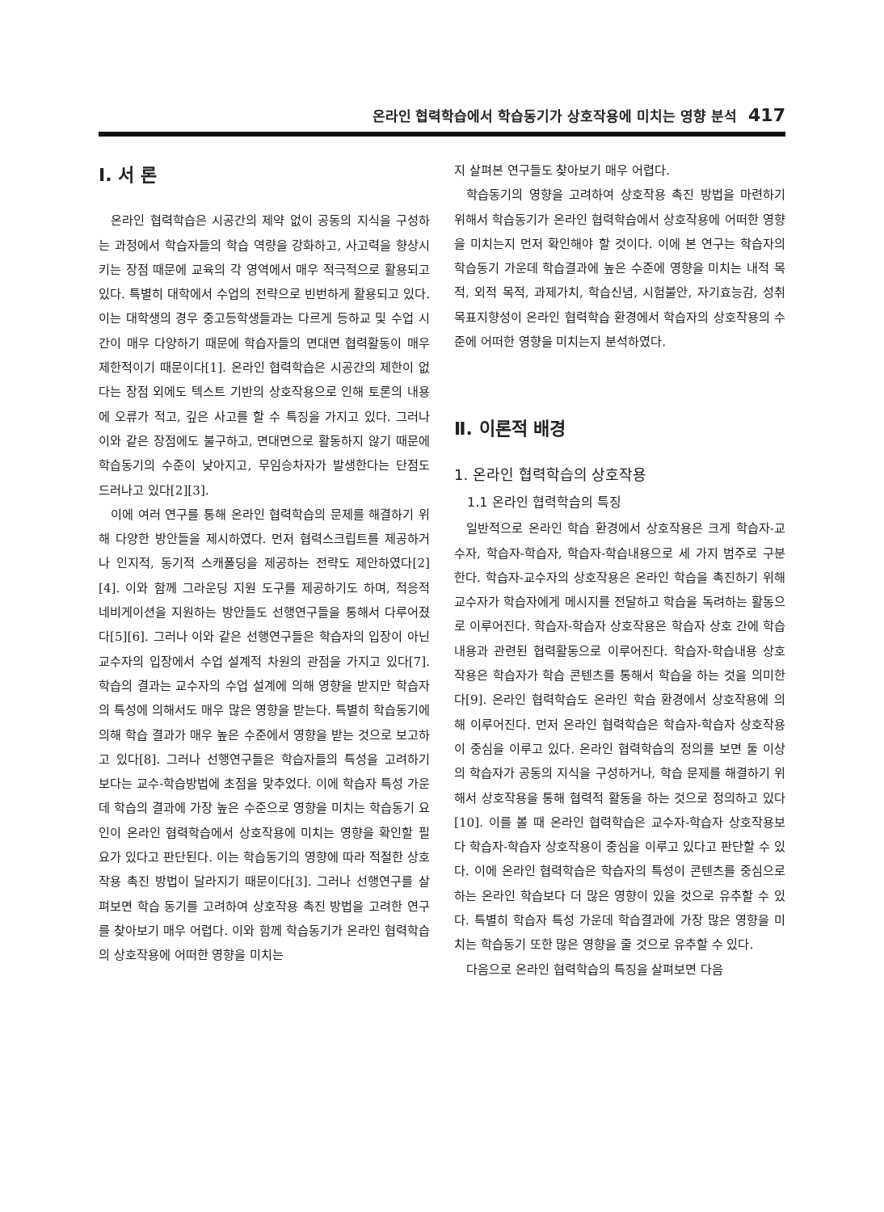온라인 협력학습에서 학습동기가 상호작용에 미치는 영향 분석 417
Ⅰ. 서 론
온라인 협력학습은 시공간의 제약 없이 공동의 지식을 구성하는 과정에서 학습자들의 학습 역량을 강화하고, 사고력을 향상시키는 장점 때문에 교육의 각 영역에서 매우 적극적으로 활용되고 있다. 특별히 대학에서 수업의 전략으로 빈번하게 활용되고 있다. 이는 대학생의 경우 중고등학생들과는 다르게 등하교 및 수업 시간이 매우 다양하기 때문에 학습자들의 면대면 협력활동이 매우 제한적이기 때문이다[1]. 온라인 협력학습은 시공간의 제한이 없다는 장점 외에도 텍스트 기반의 상호작용으로 인해 토론의 내용에 오류가 적고, 깊은 사고를 할 수 특징을 가지고 있다. 그러나 이와 같은 장점에도 불구하고, 면대면으로 활동하지 않기 때문에 학습동기의 수준이 낮아지고, 무임승차자가 발생한다는 단점도 드러나고 있다[2][3].
이에 여러 연구를 통해 온라인 협력학습의 문제를 해결하기 위해 다양한 방안들을 제시하였다. 먼저 협력스크립트를 제공하거나 인지적, 동기적 스캐폴딩을 제공하는 전략도 제안하였다[2][4]. 이와 함께 그라운딩 지원 도구를 제공하기도 하며, 적응적 네비게이션을 지원하는 방안들도 선행연구들을 통해서 다루어졌다[5][6]. 그러나 이와 같은 선행연구들은 학습자의 입장이 아닌 교수자의 입장에서 수업 설계적 차원의 관점을 가지고 있다[7]. 학습의 결과는 교수자의 수업 설계에 의해 영향을 받지만 학습자의 특성에 의해서도 매우 많은 영향을 받는다. 특별히 학습동기에 의해 학습 결과가 매우 높은 수준에서 영향을 받는 것으로 보고하고 있다[8]. 그러나 선행연구들은 학습자들의 특성을 고려하기 보다는 교수-학습방법에 초점을 맞추었다. 이에 학습자 특성 가운데 학습의 결과에 가장 높은 수준으로 영향을 미치는 학습동기 요인이 온라인 협력학습에서 상호작용에 미치는 영향을 확인할 필요가 있다고 판단된다. 이는 학습동기의 영향에 따라 적절한 상호작용 촉진 방법이 달라지기 때문이다[3]. 그러나 선행연구를 살펴보면 학습 동기를 고려하여 상호작용 촉진 방법을 고려한 연구를 찾아보기 매우 어렵다. 이와 함께 학습동기가 온라인 협력학습의 상호작용에 어떠한 영향을 미치는
지 살펴본 연구들도 찾아보기 매우 어렵다.
학습동기의 영향을 고려하여 상호작용 촉진 방법을 마련하기 위해서 학습동기가 온라인 협력학습에서 상호작용에 어떠한 영향을 미치는지 먼저 확인해야 할 것이다. 이에 본 연구는 학습자의 학습동기 가운데 학습결과에 높은 수준에 영향을 미치는 내적 목적, 외적 목적, 과제가치, 학습신념, 시험불안, 자기효능감, 성취목표지향성이 온라인 협력학습 환경에서 학습자의 상호작용의 수준에 어떠한 영향을 미치는지 분석하였다.
Ⅱ. 이론적 배경
1. 온라인 협력학습의 상호작용
1.1 온라인 협력학습의 특징
일반적으로 온라인 학습 환경에서 상호작용은 크게 학습자-교수자, 학습자-학습자, 학습자-학습내용으로 세 가지 범주로 구분한다. 학습자-교수자의 상호작용은 온라인 학습을 촉진하기 위해 교수자가 학습자에게 메시지를 전달하고 학습을 독려하는 활동으로 이루어진다. 학습자-학습자 상호작용은 학습자 상호 간에 학습내용과 관련된 협력활동으로 이루어진다. 학습자-학습내용 상호작용은 학습자가 학습 콘텐츠를 통해서 학습을 하는 것을 의미한다[9]. 온라인 협력학습도 온라인 학습 환경에서 상호작용에 의해 이루어진다. 먼저 온라인 협력학습은 학습자-학습자 상호작용이 중심을 이루고 있다. 온라인 협력학습의 정의를 보면 둘 이상의 학습자가 공동의 지식을 구성하거나, 학습 문제를 해결하기 위해서 상호작용을 통해 협력적 활동을 하는 것으로 정의하고 있다[10]. 이를 볼 때 온라인 협력학습은 교수자-학습자 상호작용보다 학습자-학습자 상호작용이 중심을 이루고 있다고 판단할 수 있다. 이에 온라인 협력학습은 학습자의 특성이 콘텐츠를 중심으로 하는 온라인 학습보다 더 많은 영향이 있을 것으로 유추할 수 있다. 특별히 학습자 특성 가운데 학습결과에 가장 많은 영향을 미치는 학습동기 또한 많은 영향을 줄 것으로 유추할 수 있다.
다음으로 온라인 협력학습의 특징을 살펴보면 다음